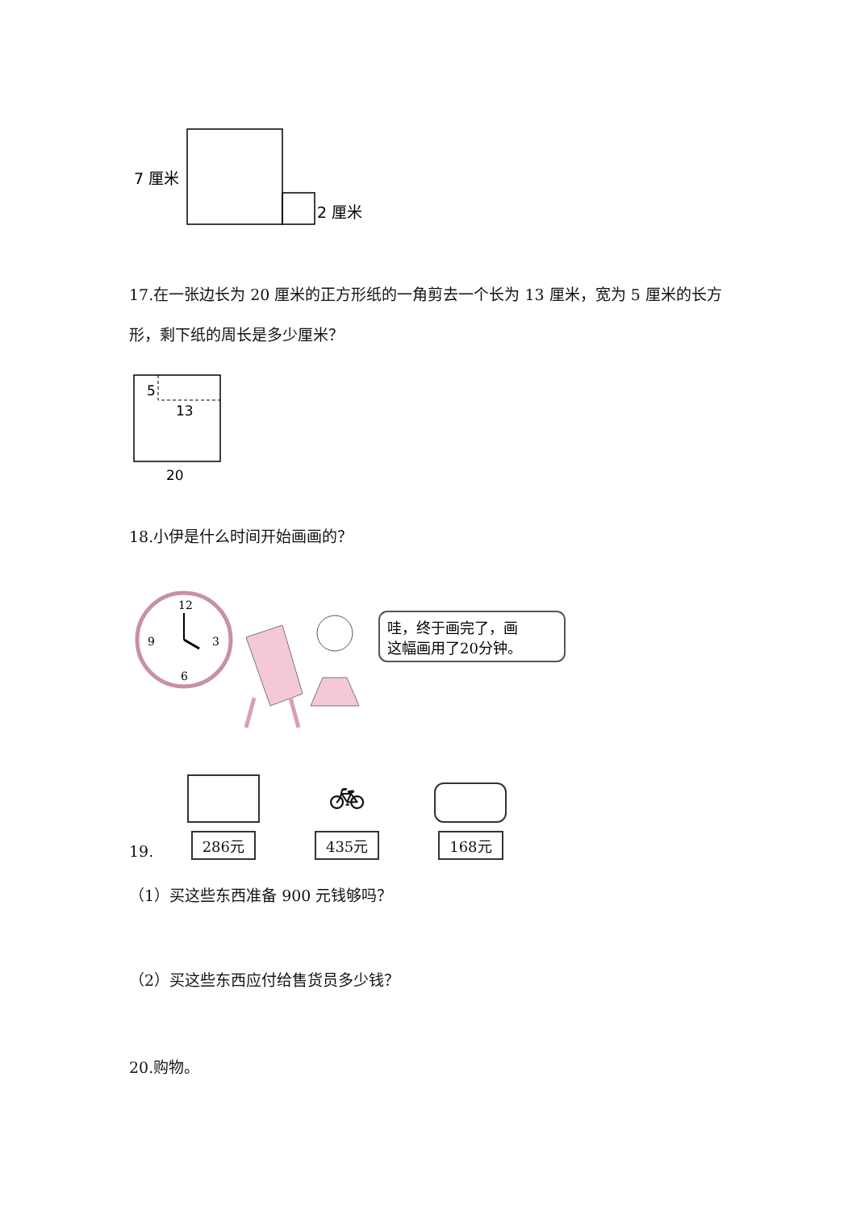7 厘米
2 厘米
17.在一张边长为 20 厘米的正方形纸的一角剪去一个长为 13 厘米，宽为 5 厘米的长方形，剩下纸的周长是多少厘米？
5
13
20
18.小伊是什么时间开始画画的？
12
3
6
9
哇，终于画完了，画
这幅画用了20分钟。
19.
286元
🚲︎
435元
168元
（1）买这些东西准备 900 元钱够吗？
（2）买这些东西应付给售货员多少钱？
20.购物。